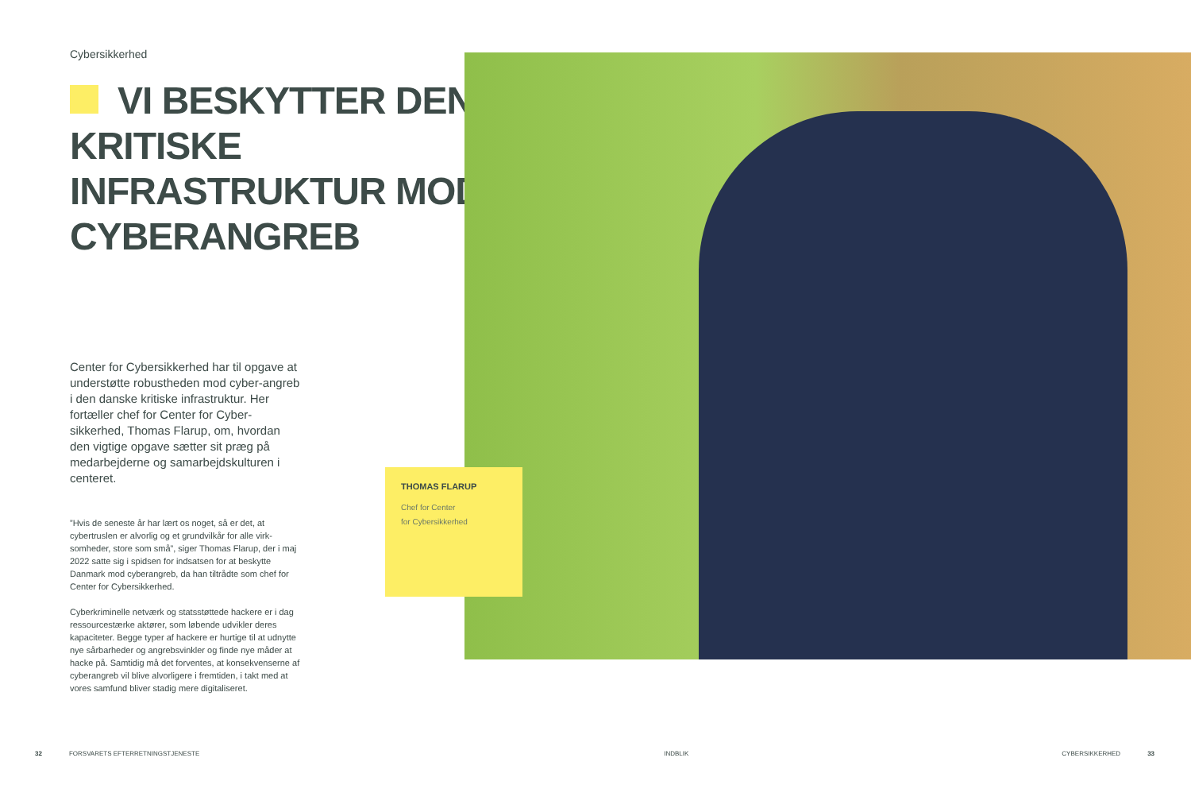Cybersikkerhed
VI BESKYTTER DEN KRITISKE INFRASTRUKTUR MOD CYBERANGREB
Center for Cybersikkerhed har til opgave at understøtte robustheden mod cyber-angreb i den danske kritiske infrastruktur. Her fortæller chef for Center for Cyber-sikkerhed, Thomas Flarup, om, hvordan den vigtige opgave sætter sit præg på medarbejderne og samarbejdskulturen i centeret.
”Hvis de seneste år har lært os noget, så er det, at cybertruslen er alvorlig og et grundvilkår for alle virk-somheder, store som små”, siger Thomas Flarup, der i maj 2022 satte sig i spidsen for indsatsen for at beskytte Danmark mod cyberangreb, da han tiltrådte som chef for Center for Cybersikkerhed.
Cyberkriminelle netværk og statsstøttede hackere er i dag ressourcestærke aktører, som løbende udvikler deres kapaciteter. Begge typer af hackere er hurtige til at udnytte nye sårbarheder og angrebsvinkler og finde nye måder at hacke på. Samtidig må det forventes, at konsekvenserne af cyberangreb vil blive alvorligere i fremtiden, i takt med at vores samfund bliver stadig mere digitaliseret.
THOMAS FLARUP
Chef for Center
for Cybersikkerhed
32 FORSVARETS EFTERRETNINGSTJENESTE INDBLIK CYBERSIKKERHED 33